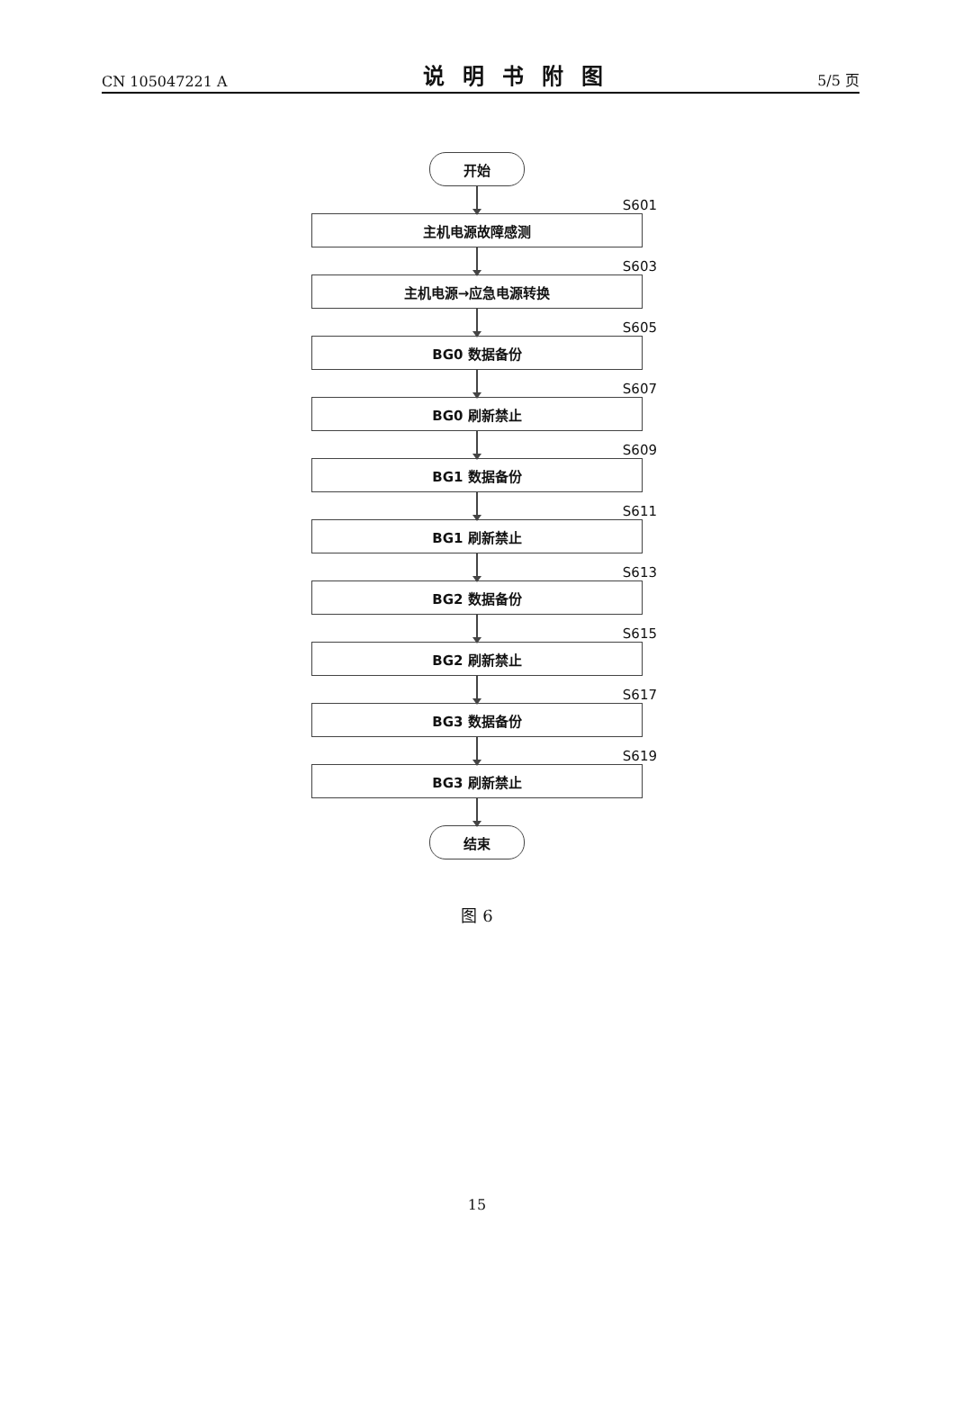CN 105047221 A 说明书附图 5/5 页
开始
S601
主机电源故障感测
S603
主机电源→应急电源转换
S605
BG0 数据备份
S607
BG0 刷新禁止
S609
BG1 数据备份
S611
BG1 刷新禁止
S613
BG2 数据备份
S615
BG2 刷新禁止
S617
BG3 数据备份
S619
BG3 刷新禁止
结束
图 6
15